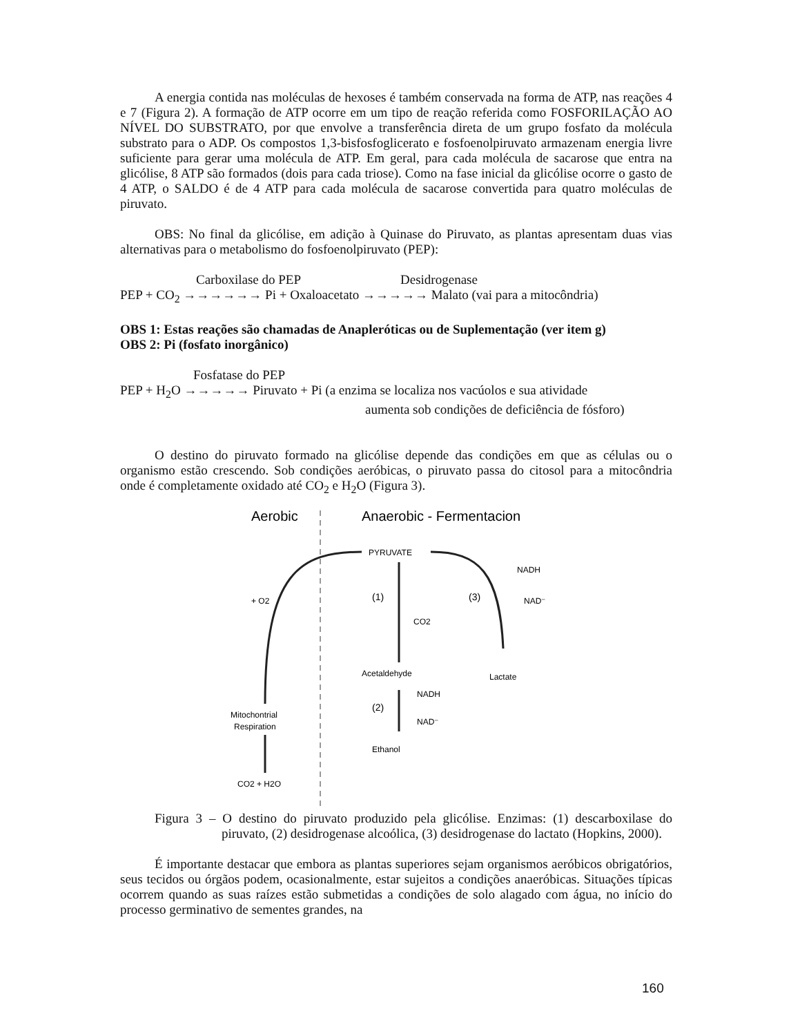A energia contida nas moléculas de hexoses é também conservada na forma de ATP, nas reações 4 e 7 (Figura 2). A formação de ATP ocorre em um tipo de reação referida como FOSFORILAÇÃO AO NÍVEL DO SUBSTRATO, por que envolve a transferência direta de um grupo fosfato da molécula substrato para o ADP. Os compostos 1,3-bisfosfoglicerato e fosfoenolpiruvato armazenam energia livre suficiente para gerar uma molécula de ATP. Em geral, para cada molécula de sacarose que entra na glicólise, 8 ATP são formados (dois para cada triose). Como na fase inicial da glicólise ocorre o gasto de 4 ATP, o SALDO é de 4 ATP para cada molécula de sacarose convertida para quatro moléculas de piruvato.
OBS: No final da glicólise, em adição à Quinase do Piruvato, as plantas apresentam duas vias alternativas para o metabolismo do fosfoenolpiruvato (PEP):
Carboxilase do PEP Desidrogenase
PEP + CO<sub>2</sub> →→→→→→ Pi + Oxaloacetato →→→→→ Malato (vai para a mitocôndria)
OBS 1: Estas reações são chamadas de Anapleróticas ou de Suplementação (ver item g)
OBS 2: Pi (fosfato inorgânico)
Fosfatase do PEP
PEP + H<sub>2</sub>O →→→→→ Piruvato + Pi (a enzima se localiza nos vacúolos e sua atividade
aumenta sob condições de deficiência de fósforo)
O destino do piruvato formado na glicólise depende das condições em que as células ou o organismo estão crescendo. Sob condições aeróbicas, o piruvato passa do citosol para a mitocôndria onde é completamente oxidado até CO<sub>2</sub> e H<sub>2</sub>O (Figura 3).
Aerobic
Anaerobic - Fermentacion
PYRUVATE
+ O2
(1)
CO2
Acetaldehyde
(2)
NADH
NAD⁻
Ethanol
(3)
NADH
NAD⁻
Lactate
Mitochontrial
Respiration
CO2 + H2O
Figura 3 – O destino do piruvato produzido pela glicólise. Enzimas: (1) descarboxilase do piruvato, (2) desidrogenase alcoólica, (3) desidrogenase do lactato (Hopkins, 2000).
É importante destacar que embora as plantas superiores sejam organismos aeróbicos obrigatórios, seus tecidos ou órgãos podem, ocasionalmente, estar sujeitos a condições anaeróbicas. Situações típicas ocorrem quando as suas raízes estão submetidas a condições de solo alagado com água, no início do processo germinativo de sementes grandes, na
160